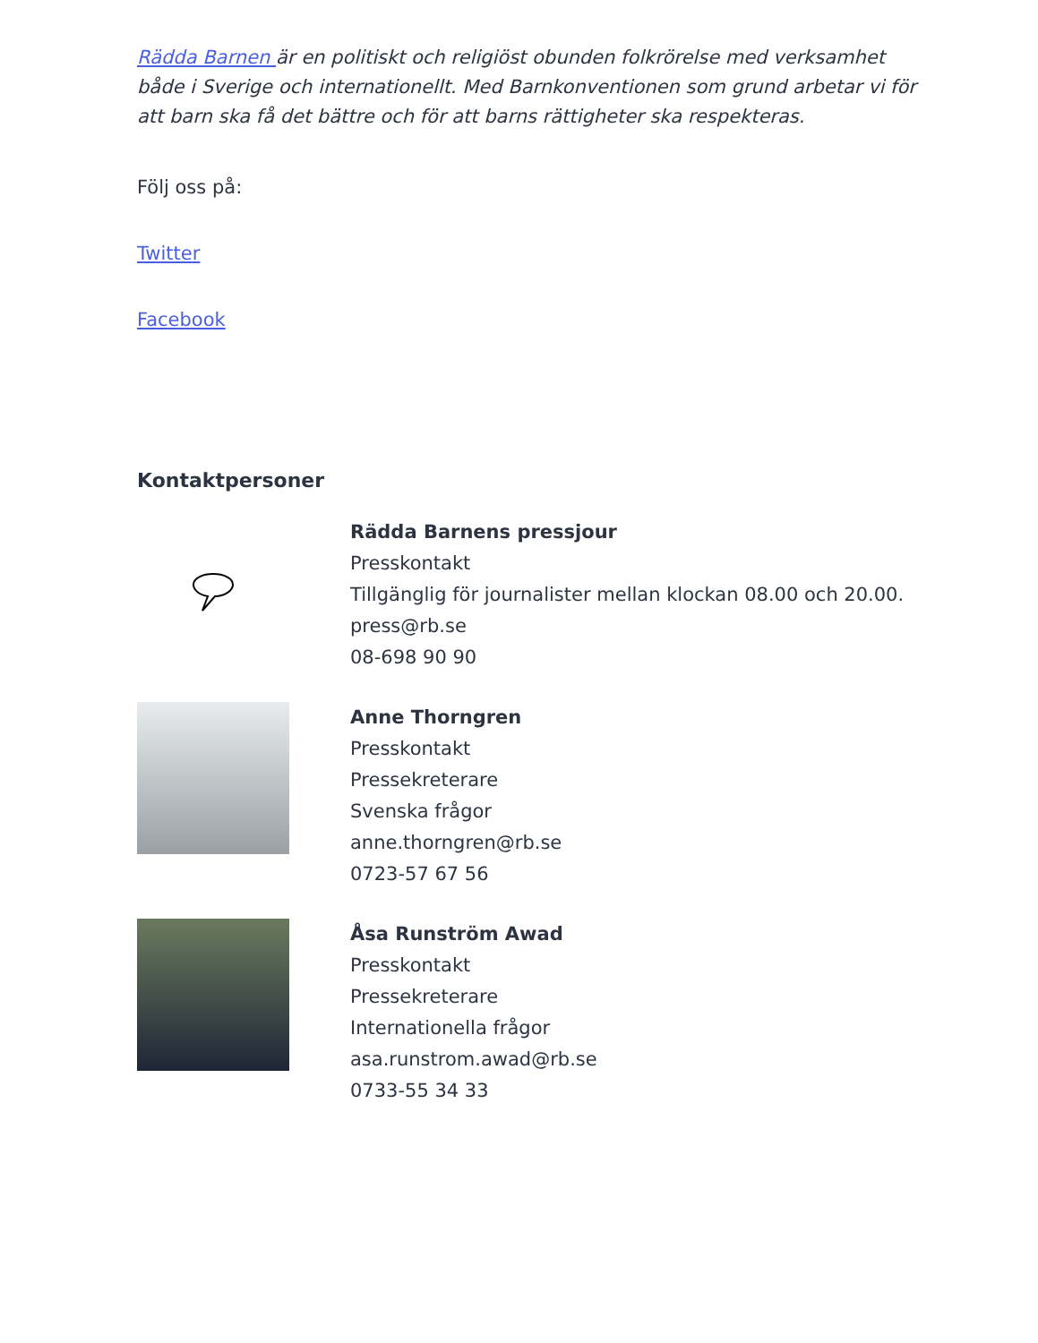Rädda Barnen är en politiskt och religiöst obunden folkrörelse med verksamhet både i Sverige och internationellt. Med Barnkonventionen som grund arbetar vi för att barn ska få det bättre och för att barns rättigheter ska respekteras.
Följ oss på:
Twitter
Facebook
Kontaktpersoner
Rädda Barnens pressjour
Presskontakt
Tillgänglig för journalister mellan klockan 08.00 och 20.00.
press@rb.se
08-698 90 90
Anne Thorngren
Presskontakt
Pressekreterare
Svenska frågor
anne.thorngren@rb.se
0723-57 67 56
Åsa Runström Awad
Presskontakt
Pressekreterare
Internationella frågor
asa.runstrom.awad@rb.se
0733-55 34 33